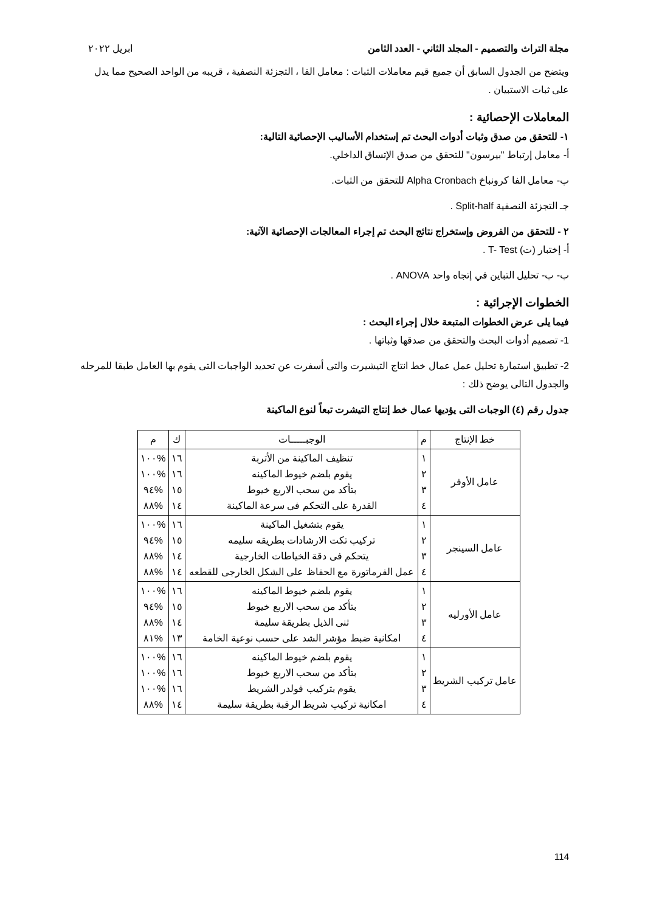مجلة التراث والتصميم - المجلد الثاني - العدد الثامن ابريل ٢٠٢٢
ويتضح من الجدول السابق أن جميع قيم معاملات الثبات : معامل الفا ، التجزئة النصفية ، قريبه من الواحد الصحيح مما يدل على ثبات الاستبيان .
المعاملات الإحصائية :
١- للتحقق من صدق وثبات أدوات البحث تم إستخدام الأساليب الإحصائية التالية:
أ- معامل إرتباط "بيرسون" للتحقق من صدق الإتساق الداخلي.
ب- معامل الفا كرونباخ Alpha Cronbach للتحقق من الثبات.
جـ التجزئة النصفية Split-half .
٢ - للتحقق من الفروض وإستخراج نتائج البحث تم إجراء المعالجات الإحصائية الآتية:
أ- إختبار (ت) T- Test .
ب- ب- تحليل التباين في إتجاه واحد ANOVA .
الخطوات الإجرائية :
فيما يلى عرض الخطوات المتبعة خلال إجراء البحث :
1- تصميم أدوات البحث والتحقق من صدقها وثباتها .
2- تطبيق استمارة تحليل عمل عمال خط انتاج التيشيرت والتى أسفرت عن تحديد الواجبات التى يقوم بها العامل طبقا للمرحله والجدول التالى يوضح ذلك :
جدول رقم (٤) الوجبات التى يؤديها عمال خط إنتاج التيشرت تبعاً لنوع الماكينة
| خط الإنتاج | م | الوجبـــــات | ك | م |
| --- | --- | --- | --- | --- |
| عامل الأوفر | ١ ٢ ٣ ٤ | تنظيف الماكينة من الأتربة يقوم بلضم خيوط الماكينه بتأكد من سحب الاربع خيوط القدرة على التحكم فى سرعة الماكينة | ١٦ ١٦ ١٥ ١٤ | %١٠٠ %١٠٠ %٩٤ %٨٨ |
| عامل السينجر | ١ ٢ ٣ ٤ | يقوم بتشغيل الماكينة تركيب تكت الارشادات بطريقه سليمه يتحكم فى دقة الخياطات الخارجية عمل الفرماتورة مع الحفاظ على الشكل الخارجى للقطعه | ١٦ ١٥ ١٤ ١٤ | %١٠٠ %٩٤ %٨٨ %٨٨ |
| عامل الأورليه | ١ ٢ ٣ ٤ | يقوم بلضم خيوط الماكينه بتأكد من سحب الاربع خيوط ثنى الذيل بطريقة سليمة امكانية ضبط مؤشر الشد على حسب نوعية الخامة | ١٦ ١٥ ١٤ ١٣ | %١٠٠ %٩٤ %٨٨ %٨١ |
| عامل تركيب الشريط | ١ ٢ ٣ ٤ | يقوم بلضم خيوط الماكينه بتأكد من سحب الاربع خيوط يقوم بتركيب فولدر الشريط امكانية تركيب شريط الرقبة بطريقة سليمة | ١٦ ١٦ ١٦ ١٤ | %١٠٠ %١٠٠ %١٠٠ %٨٨ |
114